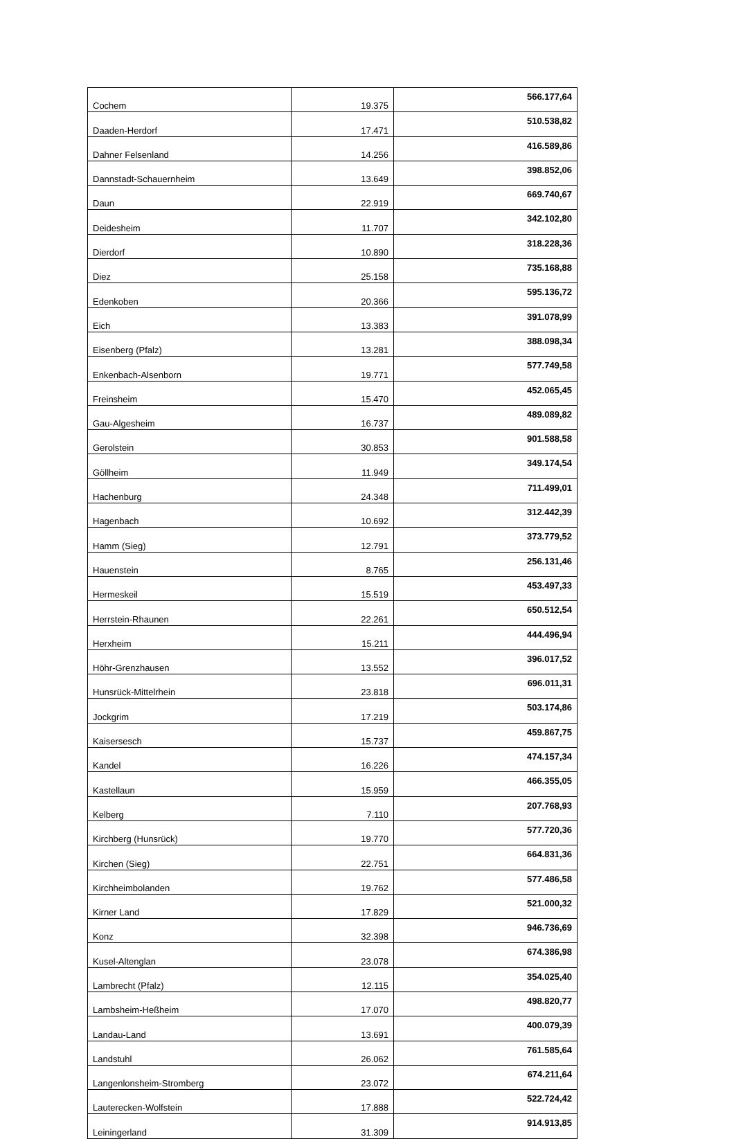| Cochem | 19.375 | 566.177,64 |
| Daaden-Herdorf | 17.471 | 510.538,82 |
| Dahner Felsenland | 14.256 | 416.589,86 |
| Dannstadt-Schauernheim | 13.649 | 398.852,06 |
| Daun | 22.919 | 669.740,67 |
| Deidesheim | 11.707 | 342.102,80 |
| Dierdorf | 10.890 | 318.228,36 |
| Diez | 25.158 | 735.168,88 |
| Edenkoben | 20.366 | 595.136,72 |
| Eich | 13.383 | 391.078,99 |
| Eisenberg (Pfalz) | 13.281 | 388.098,34 |
| Enkenbach-Alsenborn | 19.771 | 577.749,58 |
| Freinsheim | 15.470 | 452.065,45 |
| Gau-Algesheim | 16.737 | 489.089,82 |
| Gerolstein | 30.853 | 901.588,58 |
| Göllheim | 11.949 | 349.174,54 |
| Hachenburg | 24.348 | 711.499,01 |
| Hagenbach | 10.692 | 312.442,39 |
| Hamm (Sieg) | 12.791 | 373.779,52 |
| Hauenstein | 8.765 | 256.131,46 |
| Hermeskeil | 15.519 | 453.497,33 |
| Herrstein-Rhaunen | 22.261 | 650.512,54 |
| Herxheim | 15.211 | 444.496,94 |
| Höhr-Grenzhausen | 13.552 | 396.017,52 |
| Hunsrück-Mittelrhein | 23.818 | 696.011,31 |
| Jockgrim | 17.219 | 503.174,86 |
| Kaisersesch | 15.737 | 459.867,75 |
| Kandel | 16.226 | 474.157,34 |
| Kastellaun | 15.959 | 466.355,05 |
| Kelberg | 7.110 | 207.768,93 |
| Kirchberg (Hunsrück) | 19.770 | 577.720,36 |
| Kirchen (Sieg) | 22.751 | 664.831,36 |
| Kirchheimbolanden | 19.762 | 577.486,58 |
| Kirner Land | 17.829 | 521.000,32 |
| Konz | 32.398 | 946.736,69 |
| Kusel-Altenglan | 23.078 | 674.386,98 |
| Lambrecht (Pfalz) | 12.115 | 354.025,40 |
| Lambsheim-Heßheim | 17.070 | 498.820,77 |
| Landau-Land | 13.691 | 400.079,39 |
| Landstuhl | 26.062 | 761.585,64 |
| Langenlonsheim-Stromberg | 23.072 | 674.211,64 |
| Lauterecken-Wolfstein | 17.888 | 522.724,42 |
| Leiningerland | 31.309 | 914.913,85 |